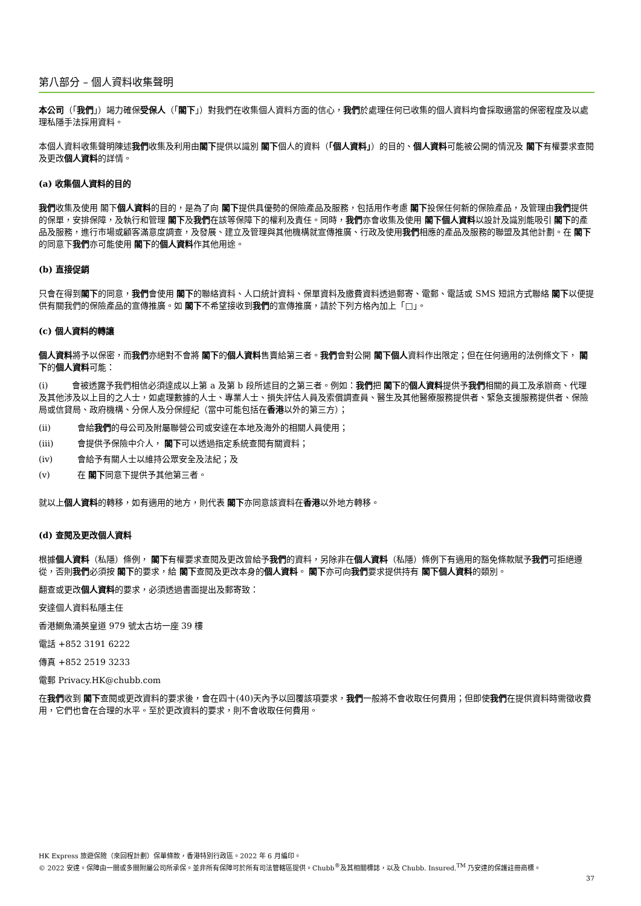第八部分 – 個人資料收集聲明
本公司（「我們」）竭力確保受保人（「閣下」）對我們在收集個人資料方面的信心，我們於處理任何已收集的個人資料均會採取適當的保密程度及以處理私隱手法採用資料。
本個人資料收集聲明陳述我們收集及利用由閣下提供以識別 閣下個人的資料（「個人資料」）的目的、個人資料可能被公開的情況及 閣下有權要求查閱及更改個人資料的詳情。
(a) 收集個人資料的目的
我們收集及使用 閣下個人資料的目的，是為了向 閣下提供具優勢的保險產品及服務，包括用作考慮 閣下投保任何新的保險產品，及管理由我們提供的保單，安排保障，及執行和管理 閣下及我們在該等保障下的權利及責任。同時，我們亦會收集及使用 閣下個人資料以設計及識別能吸引 閣下的產品及服務，進行市場或顧客滿意度調查，及發展、建立及管理與其他機構就宣傳推廣、行政及使用我們相應的產品及服務的聯盟及其他計劃。在 閣下的同意下我們亦可能使用 閣下的個人資料作其他用途。
(b) 直接促銷
只會在得到閣下的同意，我們會使用 閣下的聯絡資料、人口統計資料、保單資料及繳費資料透過郵寄、電郵、電話或 SMS 短訊方式聯絡 閣下以便提供有關我們的保險產品的宣傳推廣。如 閣下不希望接收到我們的宣傳推廣，請於下列方格內加上「□」。
(c) 個人資料的轉讓
個人資料將予以保密，而我們亦絕對不會將 閣下的個人資料售賣給第三者。我們會對公開 閣下個人資料作出限定；但在任何適用的法例條文下， 閣下的個人資料可能：
(i) 會被透露予我們相信必須達成以上第 a 及第 b 段所述目的之第三者。例如：我們把 閣下的個人資料提供予我們相關的員工及承辦商、代理及其他涉及以上目的之人士，如處理數據的人士、專業人士、損失評估人員及索償調查員、醫生及其他醫療服務提供者、緊急支援服務提供者、保險局或信貸局、政府機構、分保人及分保經紀（當中可能包括在香港以外的第三方）；
(ii) 會給我們的母公司及附屬聯營公司或安達在本地及海外的相關人員使用；
(iii) 會提供予保險中介人， 閣下可以透過指定系統查閱有關資料；
(iv) 會給予有關人士以維持公眾安全及法紀；及
(v) 在 閣下同意下提供予其他第三者。
就以上個人資料的轉移，如有適用的地方，則代表 閣下亦同意該資料在香港以外地方轉移。
(d) 查閱及更改個人資料
根據個人資料（私隱）條例， 閣下有權要求查閱及更改曾給予我們的資料，另除非在個人資料（私隱）條例下有適用的豁免條款賦予我們可拒絕遵從，否則我們必須按 閣下的要求，給 閣下查閱及更改本身的個人資料。 閣下亦可向我們要求提供持有 閣下個人資料的類別。
翻查或更改個人資料的要求，必須透過書面提出及郵寄致：
安達個人資料私隱主任
香港鰂魚涌英皇道 979 號太古坊一座 39 樓
電話 +852 3191 6222
傳真 +852 2519 3233
電郵 Privacy.HK@chubb.com
在我們收到 閣下查閱或更改資料的要求後，會在四十(40)天內予以回覆該項要求，我們一般將不會收取任何費用；但即使我們在提供資料時需徵收費用，它們也會在合理的水平。至於更改資料的要求，則不會收取任何費用。
HK Express 旅遊保險（來回程計劃）保單條款，香港特別行政區。2022 年 6 月編印。
© 2022 安達。保障由一間或多間附屬公司所承保。並非所有保障可於所有司法管轄區提供。Chubb<sup>®</sup>及其相關標誌，以及 Chubb. Insured.<sup>TM</sup> 乃安達的保護註冊商標。
37